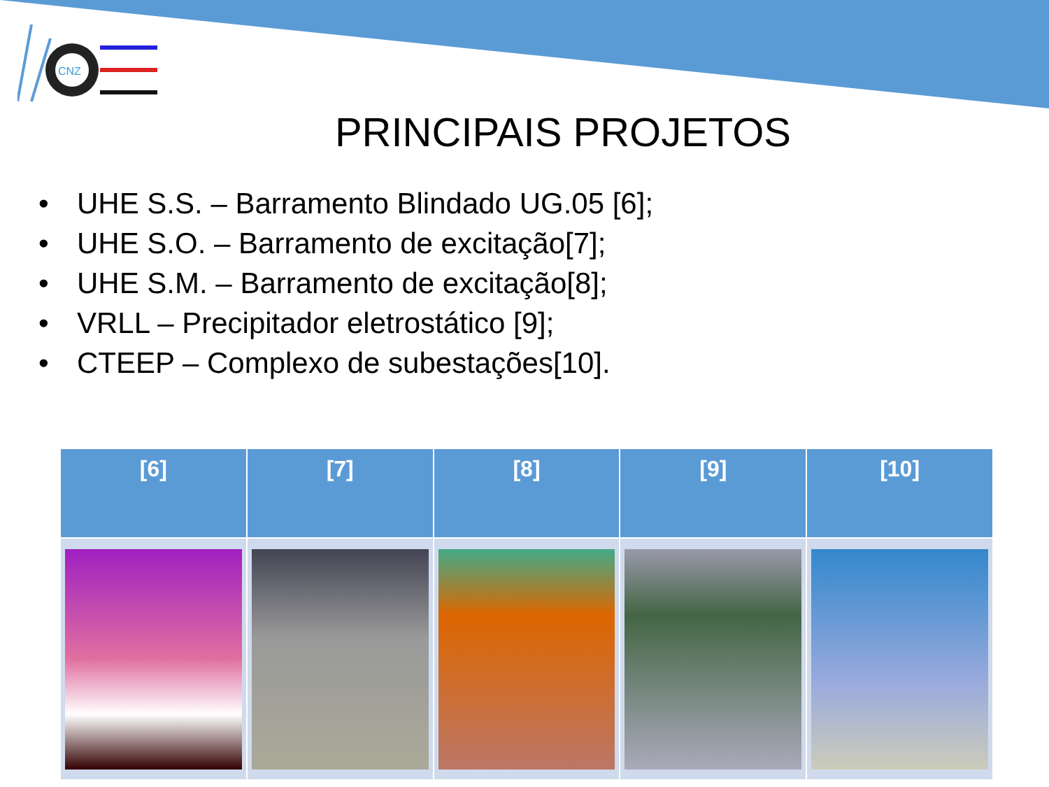CNZ
PRINCIPAIS PROJETOS
• UHE S.S. – Barramento Blindado UG.05 [6];
• UHE S.O. – Barramento de excitação[7];
• UHE S.M. – Barramento de excitação[8];
• VRLL – Precipitador eletrostático [9];
• CTEEP – Complexo de subestações[10].
| [6] | [7] | [8] | [9] | [10] |
| --- | --- | --- | --- | --- |